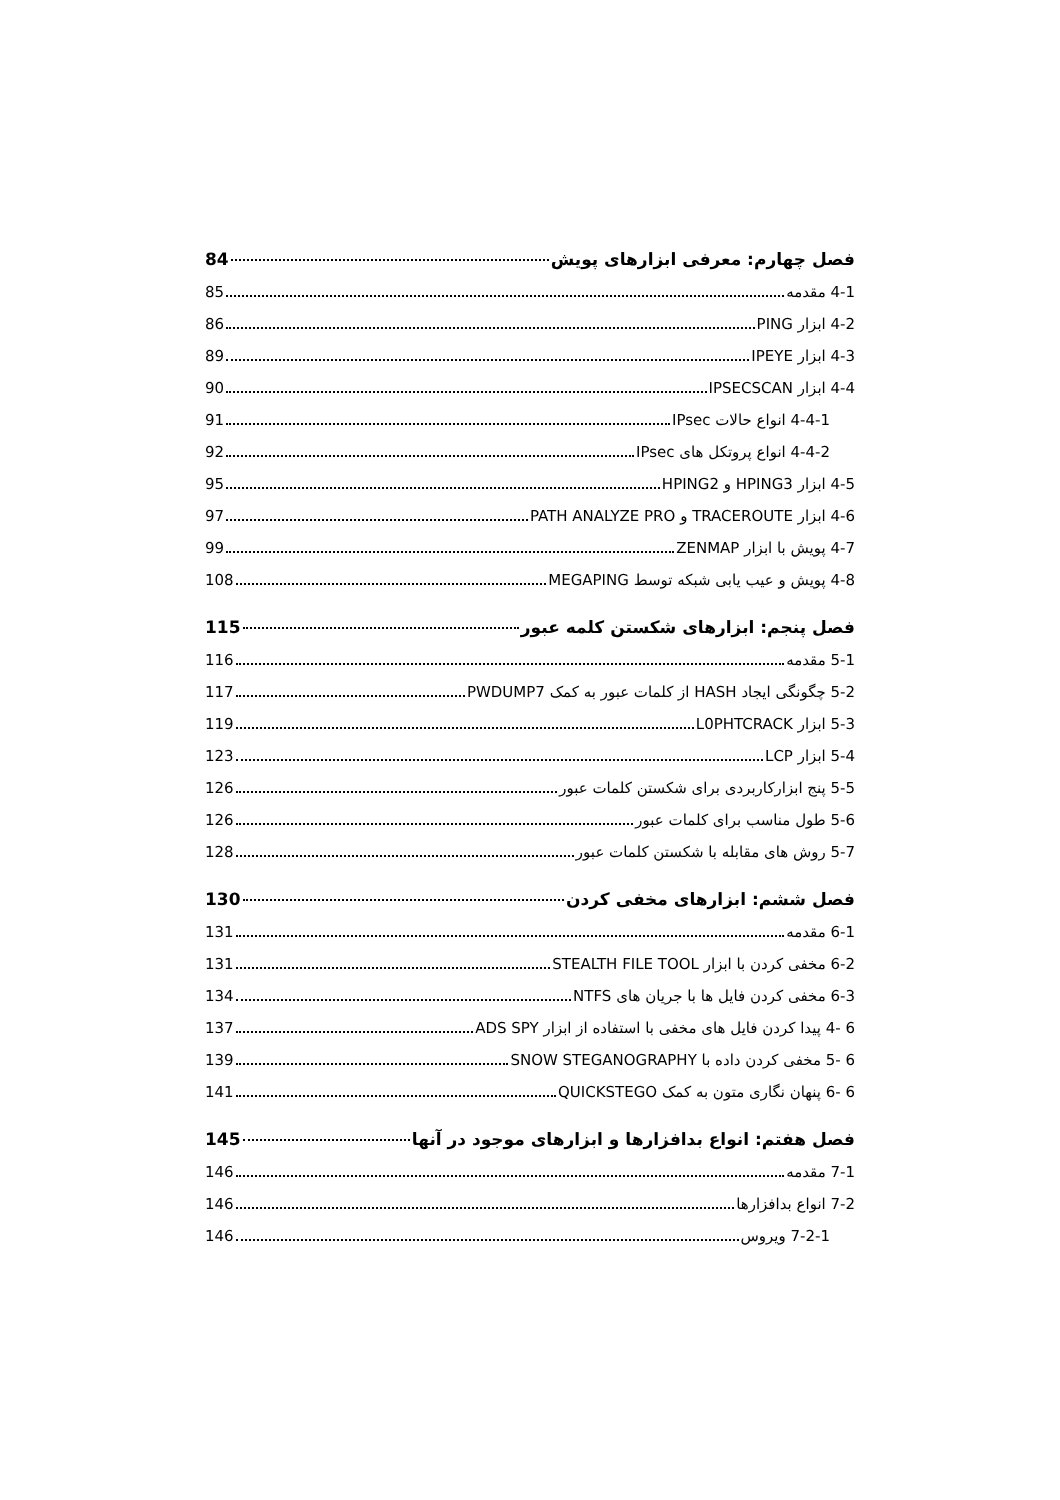فصل چهارم: معرفی ابزارهای پویش 84
4-1 مقدمه 85
4-2 ابزار PING 86
4-3 ابزار IPEYE 89
4-4 ابزار IPSECSCAN 90
4-4-1 انواع حالات IPsec 91
4-4-2 انواع پروتکل های IPsec 92
4-5 ابزار HPING3 و HPING2 95
4-6 ابزار TRACEROUTE و PATH ANALYZE PRO 97
4-7 پویش با ابزار ZENMAP 99
4-8 پویش و عیب یابی شبکه توسط MEGAPING 108
فصل پنجم: ابزارهای شکستن کلمه عبور 115
5-1 مقدمه 116
5-2 چگونگی ایجاد HASH از کلمات عبور به کمک PWDUMP7 117
5-3 ابزار L0PHTCRACK 119
5-4 ابزار LCP 123
5-5 پنج ابزارکاربردی برای شکستن کلمات عبور 126
5-6 طول مناسب برای کلمات عبور 126
5-7 روش های مقابله با شکستن کلمات عبور 128
فصل ششم: ابزارهای مخفی کردن 130
6-1 مقدمه 131
6-2 مخفی کردن با ابزار STEALTH FILE TOOL 131
6-3 مخفی کردن فایل ها با جریان های NTFS 134
6 -4 پیدا کردن فایل های مخفی با استفاده از ابزار ADS SPY 137
6 -5 مخفی کردن داده با SNOW STEGANOGRAPHY 139
6 -6 پنهان نگاری متون به کمک QUICKSTEGO 141
فصل هفتم: انواع بدافزارها و ابزارهای موجود در آنها 145
7-1 مقدمه 146
7-2 انواع بدافزارها 146
7-2-1 ویروس 146